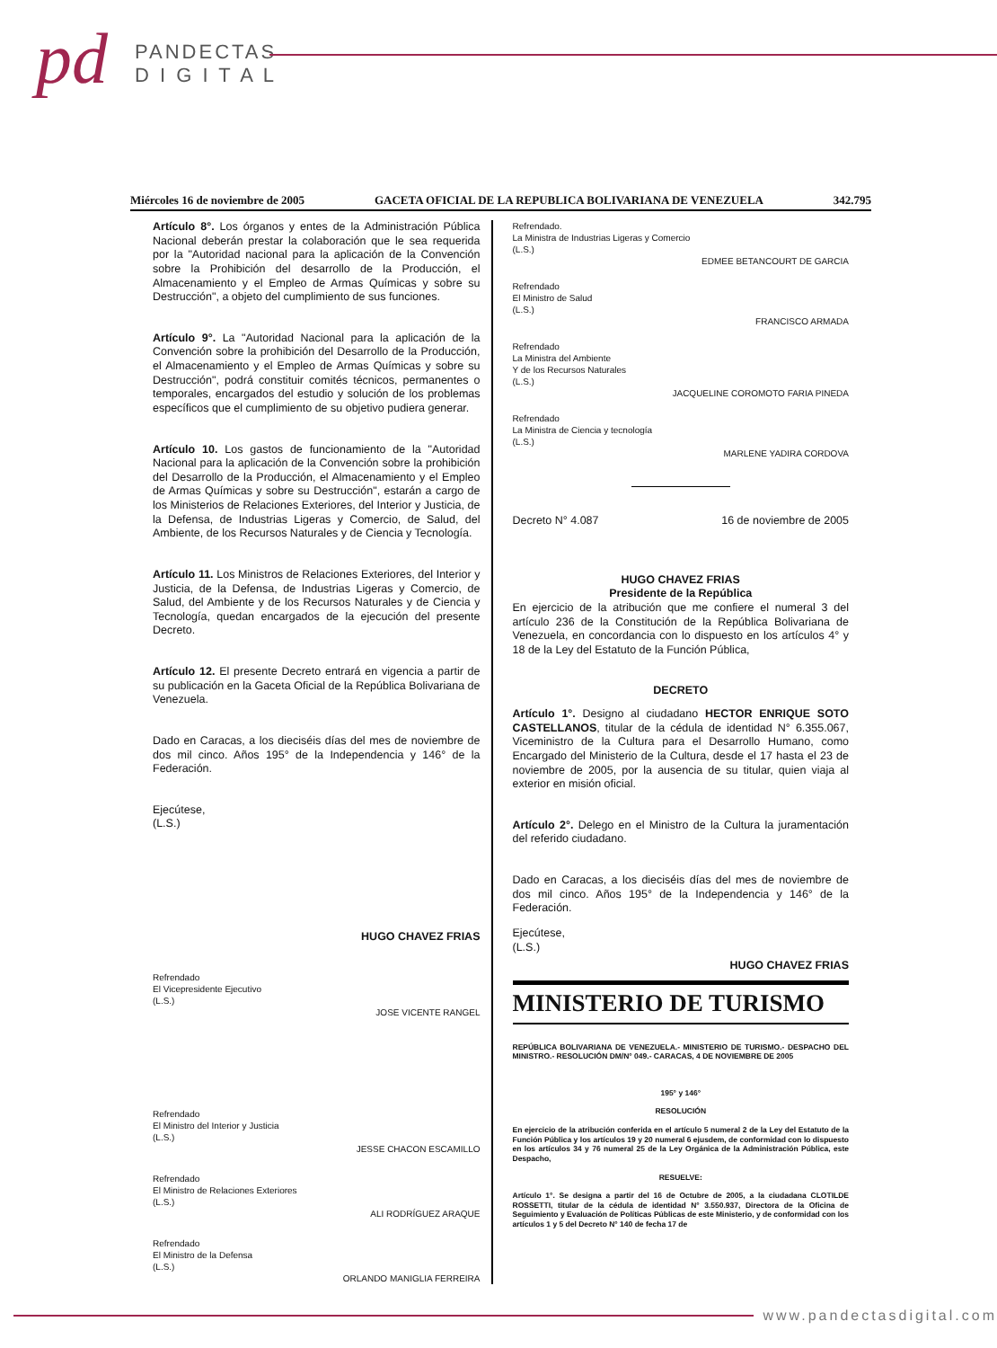pd PANDECTAS
D I G I T A L
Miércoles 16 de noviembre de 2005 GACETA OFICIAL DE LA REPUBLICA BOLIVARIANA DE VENEZUELA 342.795
Artículo 8°. Los órganos y entes de la Administración Pública Nacional deberán prestar la colaboración que le sea requerida por la "Autoridad nacional para la aplicación de la Convención sobre la Prohibición del desarrollo de la Producción, el Almacenamiento y el Empleo de Armas Químicas y sobre su Destrucción", a objeto del cumplimiento de sus funciones.
Artículo 9°. La "Autoridad Nacional para la aplicación de la Convención sobre la prohibición del Desarrollo de la Producción, el Almacenamiento y el Empleo de Armas Químicas y sobre su Destrucción", podrá constituir comités técnicos, permanentes o temporales, encargados del estudio y solución de los problemas específicos que el cumplimiento de su objetivo pudiera generar.
Artículo 10. Los gastos de funcionamiento de la "Autoridad Nacional para la aplicación de la Convención sobre la prohibición del Desarrollo de la Producción, el Almacenamiento y el Empleo de Armas Químicas y sobre su Destrucción", estarán a cargo de los Ministerios de Relaciones Exteriores, del Interior y Justicia, de la Defensa, de Industrias Ligeras y Comercio, de Salud, del Ambiente, de los Recursos Naturales y de Ciencia y Tecnología.
Artículo 11. Los Ministros de Relaciones Exteriores, del Interior y Justicia, de la Defensa, de Industrias Ligeras y Comercio, de Salud, del Ambiente y de los Recursos Naturales y de Ciencia y Tecnología, quedan encargados de la ejecución del presente Decreto.
Artículo 12. El presente Decreto entrará en vigencia a partir de su publicación en la Gaceta Oficial de la República Bolivariana de Venezuela.
Dado en Caracas, a los dieciséis días del mes de noviembre de dos mil cinco. Años 195° de la Independencia y 146° de la Federación.
Ejecútese,
(L.S.)
HUGO CHAVEZ FRIAS
Refrendado
El Vicepresidente Ejecutivo
(L.S.)
JOSE VICENTE RANGEL
Refrendado
El Ministro del Interior y Justicia
(L.S.)
JESSE CHACON ESCAMILLO
Refrendado
El Ministro de Relaciones Exteriores
(L.S.)
ALI RODRÍGUEZ ARAQUE
Refrendado
El Ministro de la Defensa
(L.S.)
ORLANDO MANIGLIA FERREIRA
Refrendado.
La Ministra de Industrias Ligeras y Comercio
(L.S.)
EDMEE BETANCOURT DE GARCIA
Refrendado
El Ministro de Salud
(L.S.)
FRANCISCO ARMADA
Refrendado
La Ministra del Ambiente
Y de los Recursos Naturales
(L.S.)
JACQUELINE COROMOTO FARIA PINEDA
Refrendado
La Ministra de Ciencia y tecnología
(L.S.)
MARLENE YADIRA CORDOVA
Decreto N° 4.087 16 de noviembre de 2005
HUGO CHAVEZ FRIAS
Presidente de la República
En ejercicio de la atribución que me confiere el numeral 3 del artículo 236 de la Constitución de la República Bolivariana de Venezuela, en concordancia con lo dispuesto en los artículos 4° y 18 de la Ley del Estatuto de la Función Pública,
DECRETO
Artículo 1°. Designo al ciudadano HECTOR ENRIQUE SOTO CASTELLANOS, titular de la cédula de identidad N° 6.355.067, Viceministro de la Cultura para el Desarrollo Humano, como Encargado del Ministerio de la Cultura, desde el 17 hasta el 23 de noviembre de 2005, por la ausencia de su titular, quien viaja al exterior en misión oficial.
Artículo 2°. Delego en el Ministro de la Cultura la juramentación del referido ciudadano.
Dado en Caracas, a los dieciséis días del mes de noviembre de dos mil cinco. Años 195° de la Independencia y 146° de la Federación.
Ejecútese,
(L.S.)
HUGO CHAVEZ FRIAS
MINISTERIO DE TURISMO
REPÚBLICA BOLIVARIANA DE VENEZUELA.- MINISTERIO DE TURISMO.- DESPACHO DEL MINISTRO.- RESOLUCIÓN DM/N° 049.- CARACAS, 4 DE NOVIEMBRE DE 2005
195° y 146°
RESOLUCIÓN
En ejercicio de la atribución conferida en el artículo 5 numeral 2 de la Ley del Estatuto de la Función Pública y los artículos 19 y 20 numeral 6 ejusdem, de conformidad con lo dispuesto en los artículos 34 y 76 numeral 25 de la Ley Orgánica de la Administración Pública, este Despacho,
RESUELVE:
Artículo 1°. Se designa a partir del 16 de Octubre de 2005, a la ciudadana CLOTILDE ROSSETTI, titular de la cédula de identidad N° 3.550.937, Directora de la Oficina de Seguimiento y Evaluación de Políticas Públicas de este Ministerio, y de conformidad con los artículos 1 y 5 del Decreto N° 140 de fecha 17 de
www.pandectasdigital.com